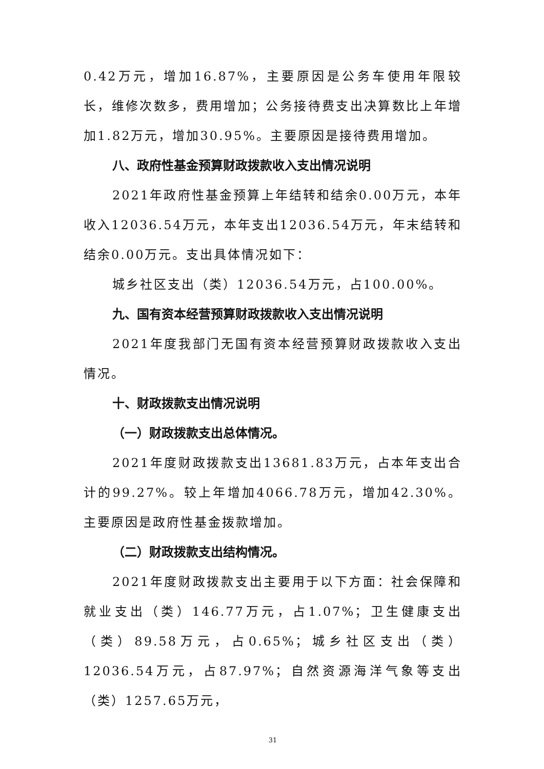0.42万元，增加16.87%，主要原因是公务车使用年限较长，维修次数多，费用增加；公务接待费支出决算数比上年增加1.82万元，增加30.95%。主要原因是接待费用增加。
八、政府性基金预算财政拨款收入支出情况说明
2021年政府性基金预算上年结转和结余0.00万元，本年收入12036.54万元，本年支出12036.54万元，年末结转和结余0.00万元。支出具体情况如下：
城乡社区支出（类）12036.54万元，占100.00%。
九、国有资本经营预算财政拨款收入支出情况说明
2021年度我部门无国有资本经营预算财政拨款收入支出情况。
十、财政拨款支出情况说明
（一）财政拨款支出总体情况。
2021年度财政拨款支出13681.83万元，占本年支出合计的99.27%。较上年增加4066.78万元，增加42.30%。主要原因是政府性基金拨款增加。
（二）财政拨款支出结构情况。
2021年度财政拨款支出主要用于以下方面：社会保障和就业支出（类）146.77万元，占1.07%；卫生健康支出（类）89.58万元，占0.65%；城乡社区支出（类）12036.54万元，占87.97%；自然资源海洋气象等支出（类）1257.65万元，
31